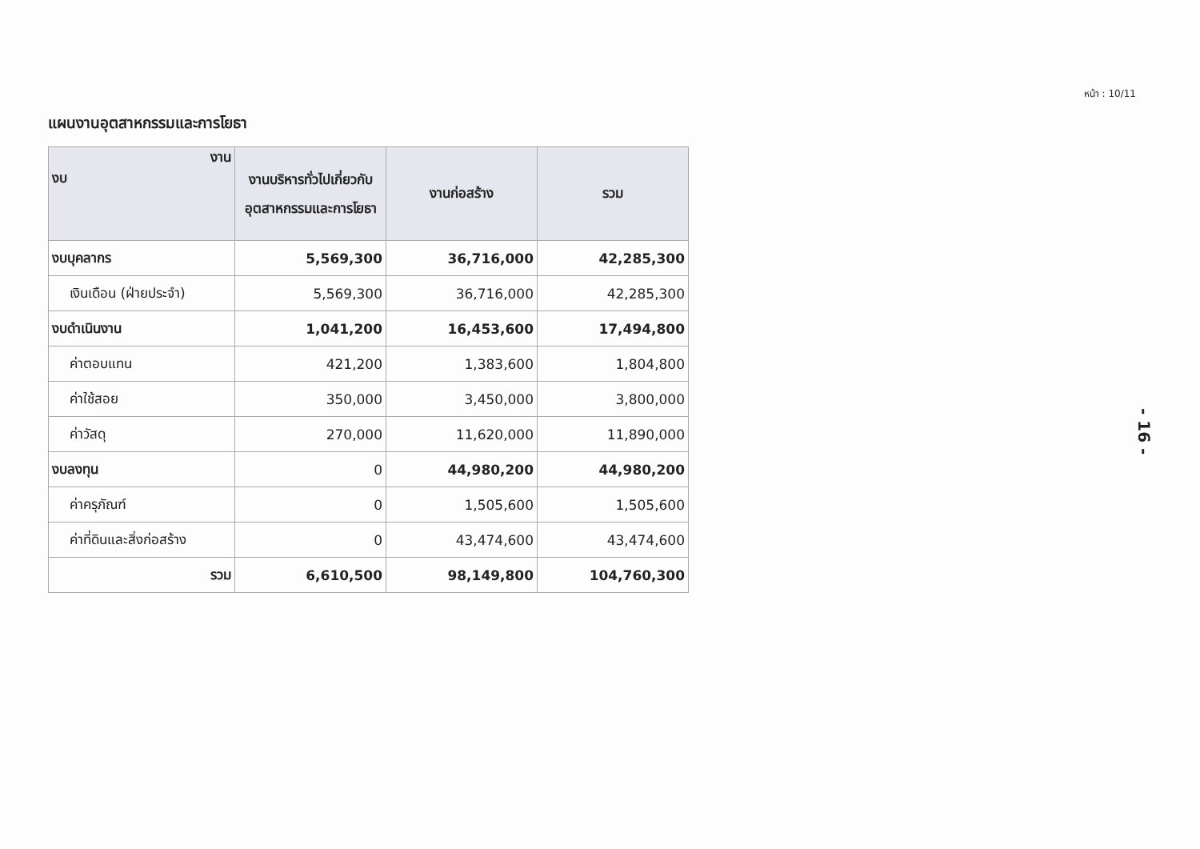หน้า : 10/11
แผนงานอุตสาหกรรมและการโยธา
| งาน งบ | งานบริหารทั่วไปเกี่ยวกับอุตสาหกรรมและการโยธา | งานก่อสร้าง | รวม |
| --- | --- | --- | --- |
| งบบุคลากร | 5,569,300 | 36,716,000 | 42,285,300 |
| เงินเดือน (ฝ่ายประจำ) | 5,569,300 | 36,716,000 | 42,285,300 |
| งบดำเนินงาน | 1,041,200 | 16,453,600 | 17,494,800 |
| ค่าตอบแทน | 421,200 | 1,383,600 | 1,804,800 |
| ค่าใช้สอย | 350,000 | 3,450,000 | 3,800,000 |
| ค่าวัสดุ | 270,000 | 11,620,000 | 11,890,000 |
| งบลงทุน | 0 | 44,980,200 | 44,980,200 |
| ค่าครุภัณฑ์ | 0 | 1,505,600 | 1,505,600 |
| ค่าที่ดินและสิ่งก่อสร้าง | 0 | 43,474,600 | 43,474,600 |
| รวม | 6,610,500 | 98,149,800 | 104,760,300 |
- 16 -